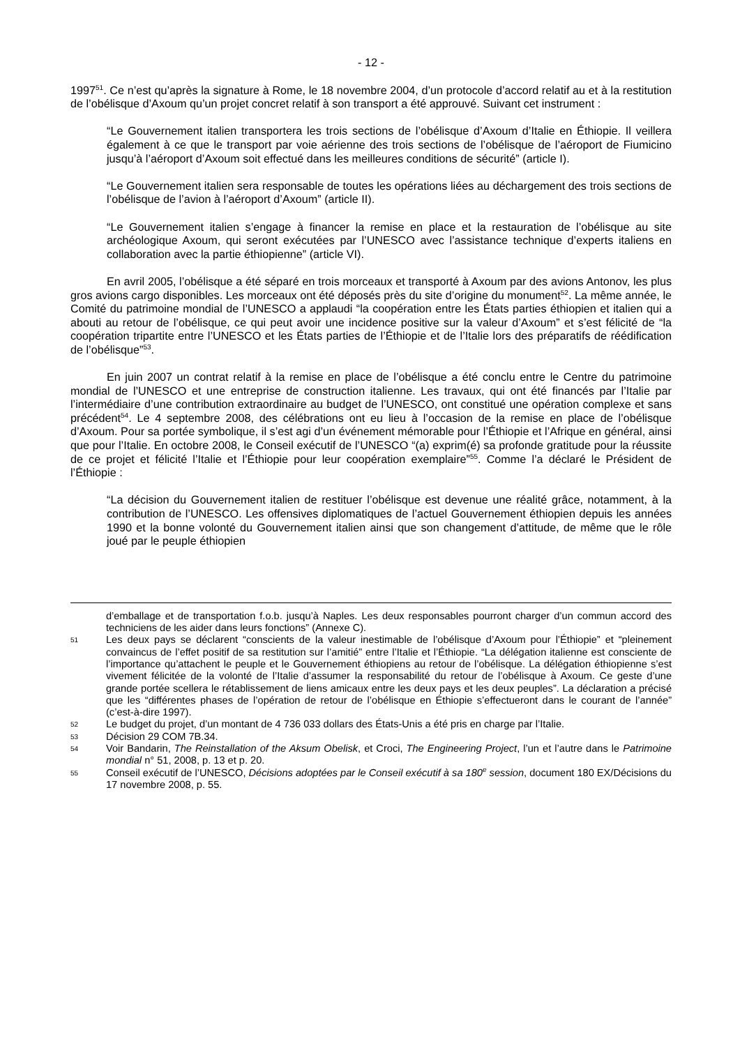- 12 -
1997<sup>51</sup>. Ce n’est qu’après la signature à Rome, le 18 novembre 2004, d’un protocole d’accord relatif au et à la restitution de l’obélisque d’Axoum qu’un projet concret relatif à son transport a été approuvé. Suivant cet instrument :
“Le Gouvernement italien transportera les trois sections de l’obélisque d’Axoum d’Italie en Éthiopie. Il veillera également à ce que le transport par voie aérienne des trois sections de l’obélisque de l’aéroport de Fiumicino jusqu’à l’aéroport d’Axoum soit effectué dans les meilleures conditions de sécurité” (article I).
“Le Gouvernement italien sera responsable de toutes les opérations liées au déchargement des trois sections de l’obélisque de l’avion à l’aéroport d’Axoum” (article II).
“Le Gouvernement italien s’engage à financer la remise en place et la restauration de l’obélisque au site archéologique Axoum, qui seront exécutées par l’UNESCO avec l’assistance technique d’experts italiens en collaboration avec la partie éthiopienne” (article VI).
En avril 2005, l’obélisque a été séparé en trois morceaux et transporté à Axoum par des avions Antonov, les plus gros avions cargo disponibles. Les morceaux ont été déposés près du site d’origine du monument<sup>52</sup>. La même année, le Comité du patrimoine mondial de l’UNESCO a applaudi “la coopération entre les États parties éthiopien et italien qui a abouti au retour de l’obélisque, ce qui peut avoir une incidence positive sur la valeur d’Axoum” et s’est félicité de “la coopération tripartite entre l’UNESCO et les États parties de l’Éthiopie et de l’Italie lors des préparatifs de réédification de l’obélisque”<sup>53</sup>.
En juin 2007 un contrat relatif à la remise en place de l’obélisque a été conclu entre le Centre du patrimoine mondial de l’UNESCO et une entreprise de construction italienne. Les travaux, qui ont été financés par l’Italie par l’intermédiaire d’une contribution extraordinaire au budget de l’UNESCO, ont constitué une opération complexe et sans précédent<sup>54</sup>. Le 4 septembre 2008, des célébrations ont eu lieu à l’occasion de la remise en place de l’obélisque d’Axoum. Pour sa portée symbolique, il s’est agi d’un événement mémorable pour l’Éthiopie et l’Afrique en général, ainsi que pour l’Italie. En octobre 2008, le Conseil exécutif de l’UNESCO “(a) exprim(é) sa profonde gratitude pour la réussite de ce projet et félicité l’Italie et l’Éthiopie pour leur coopération exemplaire”<sup>55</sup>. Comme l’a déclaré le Président de l’Éthiopie :
“La décision du Gouvernement italien de restituer l’obélisque est devenue une réalité grâce, notamment, à la contribution de l’UNESCO. Les offensives diplomatiques de l’actuel Gouvernement éthiopien depuis les années 1990 et la bonne volonté du Gouvernement italien ainsi que son changement d’attitude, de même que le rôle joué par le peuple éthiopien
d’emballage et de transportation f.o.b. jusqu’à Naples. Les deux responsables pourront charger d’un commun accord des techniciens de les aider dans leurs fonctions” (Annexe C).
51 Les deux pays se déclarent “conscients de la valeur inestimable de l’obélisque d’Axoum pour l’Éthiopie” et “pleinement convaincus de l’effet positif de sa restitution sur l’amitié” entre l’Italie et l’Éthiopie. “La délégation italienne est consciente de l’importance qu’attachent le peuple et le Gouvernement éthiopiens au retour de l’obélisque. La délégation éthiopienne s’est vivement félicitée de la volonté de l’Italie d’assumer la responsabilité du retour de l’obélisque à Axoum. Ce geste d’une grande portée scellera le rétablissement de liens amicaux entre les deux pays et les deux peuples”. La déclaration a précisé que les “différentes phases de l’opération de retour de l’obélisque en Éthiopie s’effectueront dans le courant de l’année” (c’est-à-dire 1997).
52 Le budget du projet, d’un montant de 4 736 033 dollars des États-Unis a été pris en charge par l’Italie.
53 Décision 29 COM 7B.34.
54 Voir Bandarin, The Reinstallation of the Aksum Obelisk, et Croci, The Engineering Project, l’un et l’autre dans le Patrimoine mondial n° 51, 2008, p. 13 et p. 20.
55 Conseil exécutif de l’UNESCO, Décisions adoptées par le Conseil exécutif à sa 180<sup>e</sup> session, document 180 EX/Décisions du 17 novembre 2008, p. 55.